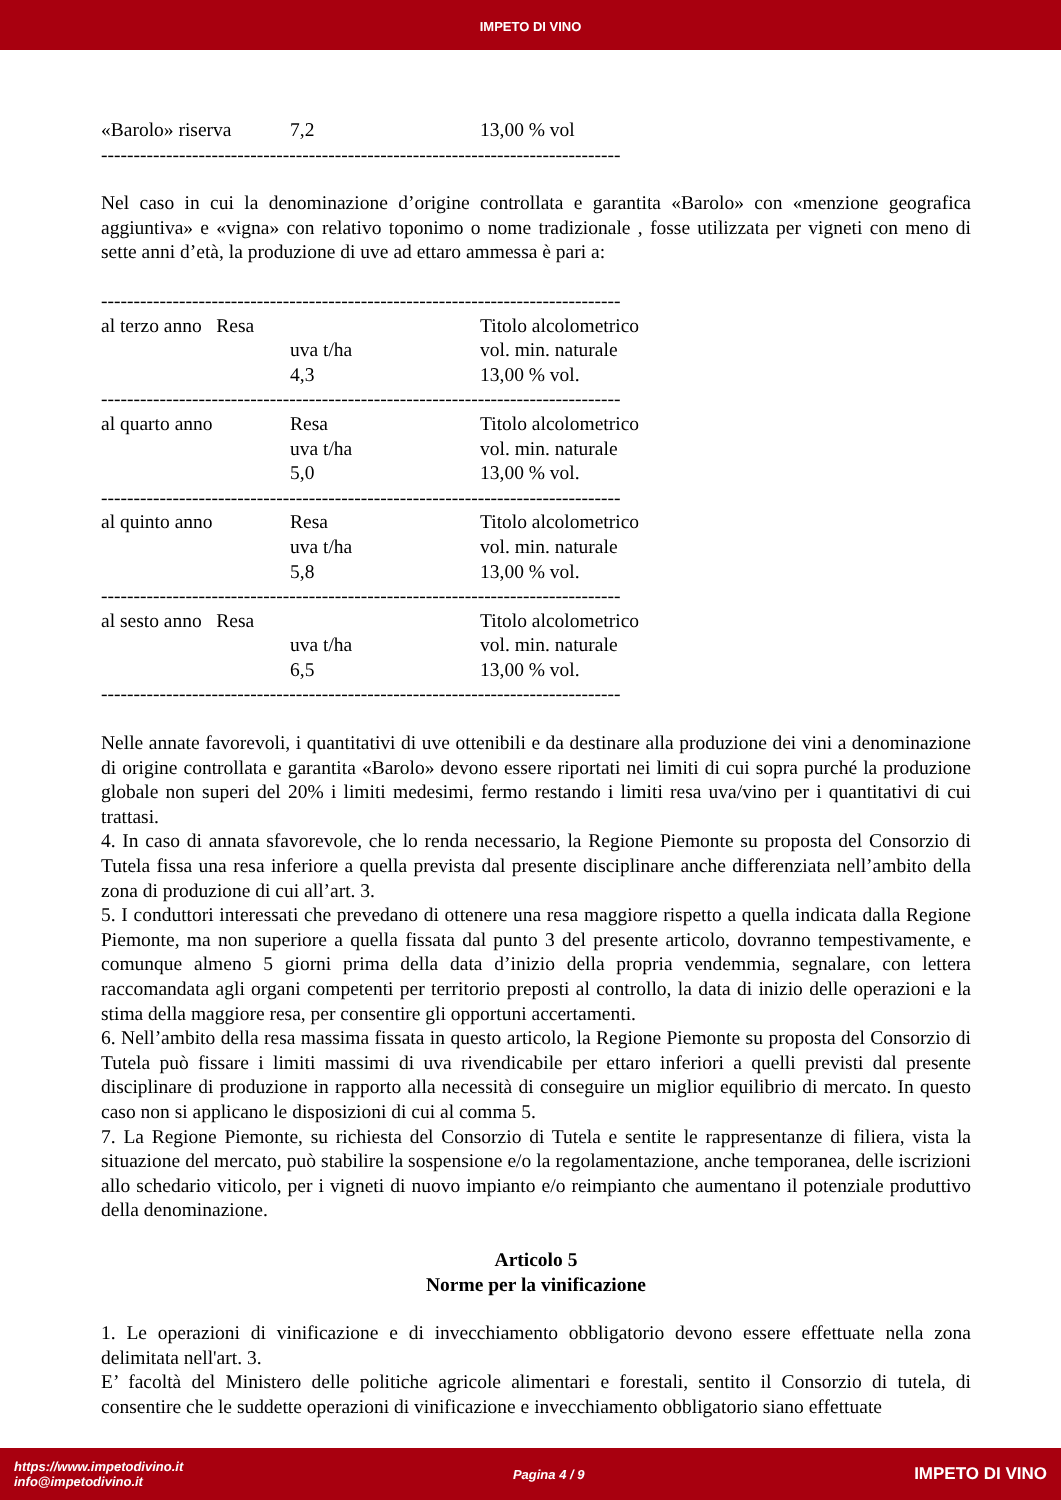IMPETO DI VINO
| «Barolo» riserva | 7,2 | 13,00 % vol |
--------------------------------------------------------------------------------
Nel caso in cui la denominazione d’origine controllata e garantita «Barolo» con «menzione geografica aggiuntiva» e «vigna» con relativo toponimo o nome tradizionale , fosse utilizzata per vigneti con meno di sette anni d’età, la produzione di uve ad ettaro ammessa è pari a:
--------------------------------------------------------------------------------
| al terzo anno Resa | | Titolo alcolometrico |
| | uva t/ha | vol. min. naturale |
| | 4,3 | 13,00 % vol. |
| -------------------------------------------------------------------------------- | | |
| al quarto anno | Resa | Titolo alcolometrico |
| | uva t/ha | vol. min. naturale |
| | 5,0 | 13,00 % vol. |
| -------------------------------------------------------------------------------- | | |
| al quinto anno | Resa | Titolo alcolometrico |
| | uva t/ha | vol. min. naturale |
| | 5,8 | 13,00 % vol. |
| -------------------------------------------------------------------------------- | | |
| al sesto anno Resa | | Titolo alcolometrico |
| | uva t/ha | vol. min. naturale |
| | 6,5 | 13,00 % vol. |
| -------------------------------------------------------------------------------- | | |
Nelle annate favorevoli, i quantitativi di uve ottenibili e da destinare alla produzione dei vini a denominazione di origine controllata e garantita «Barolo» devono essere riportati nei limiti di cui sopra purché la produzione globale non superi del 20% i limiti medesimi, fermo restando i limiti resa uva/vino per i quantitativi di cui trattasi.
4. In caso di annata sfavorevole, che lo renda necessario, la Regione Piemonte su proposta del Consorzio di Tutela fissa una resa inferiore a quella prevista dal presente disciplinare anche differenziata nell’ambito della zona di produzione di cui all’art. 3.
5. I conduttori interessati che prevedano di ottenere una resa maggiore rispetto a quella indicata dalla Regione Piemonte, ma non superiore a quella fissata dal punto 3 del presente articolo, dovranno tempestivamente, e comunque almeno 5 giorni prima della data d’inizio della propria vendemmia, segnalare, con lettera raccomandata agli organi competenti per territorio preposti al controllo, la data di inizio delle operazioni e la stima della maggiore resa, per consentire gli opportuni accertamenti.
6. Nell’ambito della resa massima fissata in questo articolo, la Regione Piemonte su proposta del Consorzio di Tutela può fissare i limiti massimi di uva rivendicabile per ettaro inferiori a quelli previsti dal presente disciplinare di produzione in rapporto alla necessità di conseguire un miglior equilibrio di mercato. In questo caso non si applicano le disposizioni di cui al comma 5.
7. La Regione Piemonte, su richiesta del Consorzio di Tutela e sentite le rappresentanze di filiera, vista la situazione del mercato, può stabilire la sospensione e/o la regolamentazione, anche temporanea, delle iscrizioni allo schedario viticolo, per i vigneti di nuovo impianto e/o reimpianto che aumentano il potenziale produttivo della denominazione.
Articolo 5
Norme per la vinificazione
1. Le operazioni di vinificazione e di invecchiamento obbligatorio devono essere effettuate nella zona delimitata nell'art. 3.
E’ facoltà del Ministero delle politiche agricole alimentari e forestali, sentito il Consorzio di tutela, di consentire che le suddette operazioni di vinificazione e invecchiamento obbligatorio siano effettuate
https://www.impetodivino.it
info@impetodivino.it
Pagina 4 / 9
IMPETO DI VINO